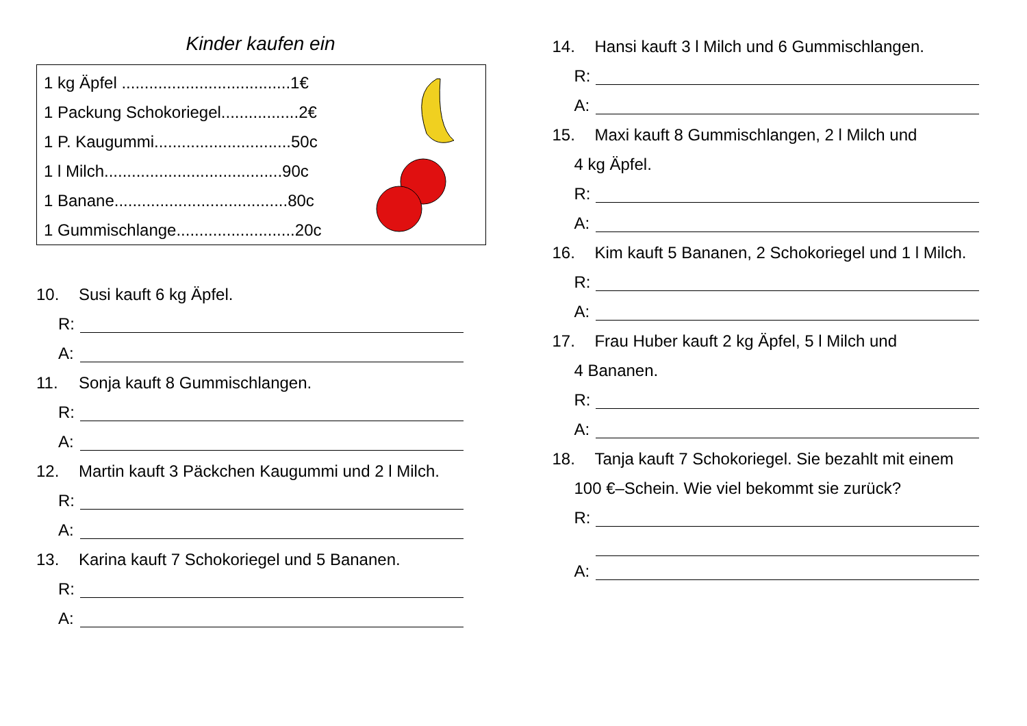Kinder kaufen ein
1 kg Äpfel .....................................1€
1 Packung Schokoriegel.................2€
1 P. Kaugummi..............................50c
1 l Milch.......................................90c
1 Banane......................................80c
1 Gummischlange..........................20c
10. Susi kauft 6 kg Äpfel.
R:
A:
11. Sonja kauft 8 Gummischlangen.
R:
A:
12. Martin kauft 3 Päckchen Kaugummi und 2 l Milch.
R:
A:
13. Karina kauft 7 Schokoriegel und 5 Bananen.
R:
A:
14. Hansi kauft 3 l Milch und 6 Gummischlangen.
R:
A:
15. Maxi kauft 8 Gummischlangen, 2 l Milch und
4 kg Äpfel.
R:
A:
16. Kim kauft 5 Bananen, 2 Schokoriegel und 1 l Milch.
R:
A:
17. Frau Huber kauft 2 kg Äpfel, 5 l Milch und
4 Bananen.
R:
A:
18. Tanja kauft 7 Schokoriegel. Sie bezahlt mit einem
100 €–Schein. Wie viel bekommt sie zurück?
R:
A: